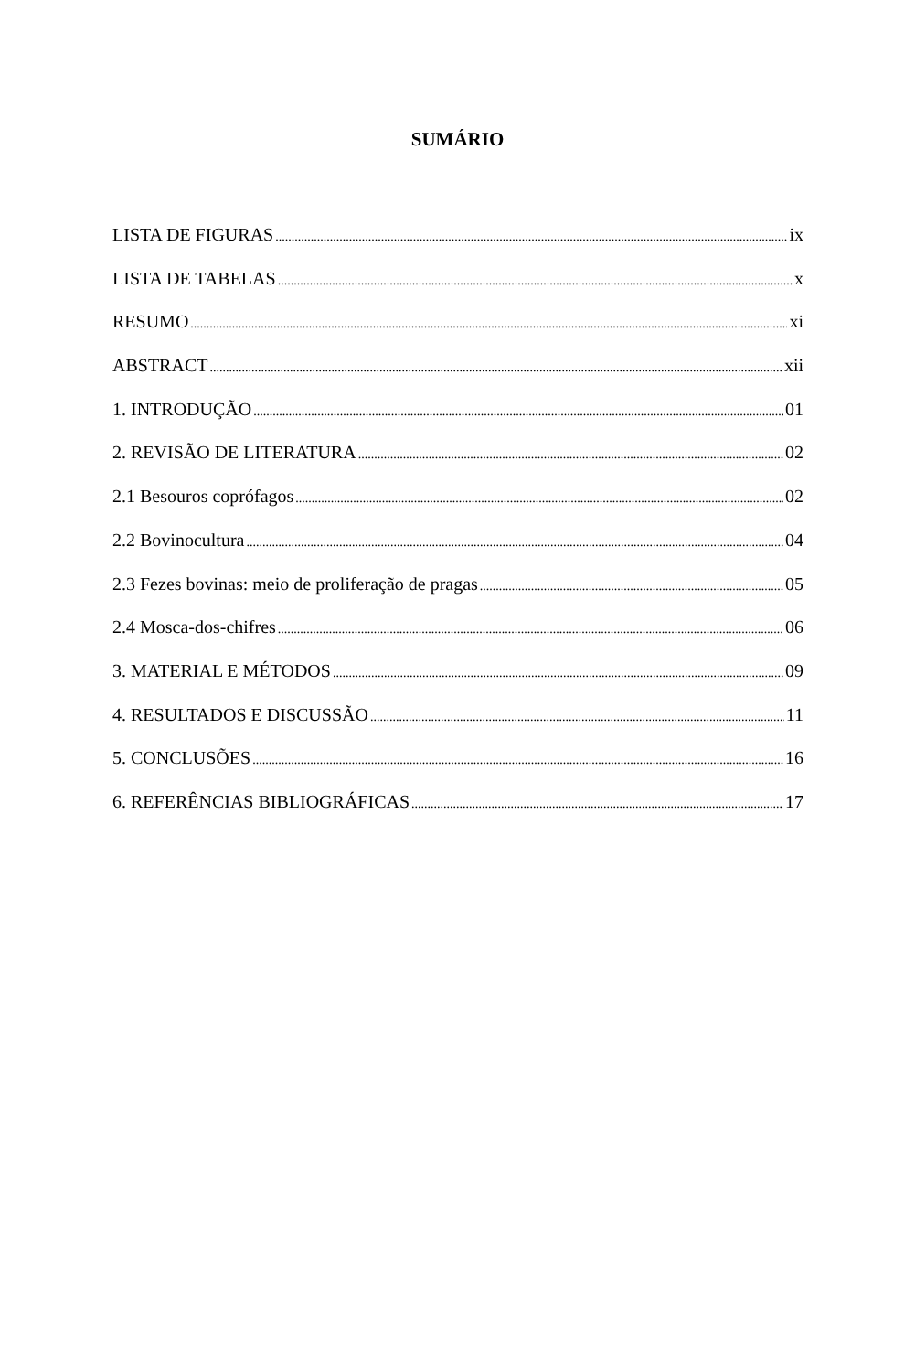SUMÁRIO
LISTA DE FIGURAS ix
LISTA DE TABELAS x
RESUMO xi
ABSTRACT xii
1. INTRODUÇÃO 01
2. REVISÃO DE LITERATURA 02
2.1 Besouros coprófagos 02
2.2 Bovinocultura 04
2.3 Fezes bovinas: meio de proliferação de pragas 05
2.4 Mosca-dos-chifres 06
3. MATERIAL E MÉTODOS 09
4. RESULTADOS E DISCUSSÃO 11
5. CONCLUSÕES 16
6. REFERÊNCIAS BIBLIOGRÁFICAS 17